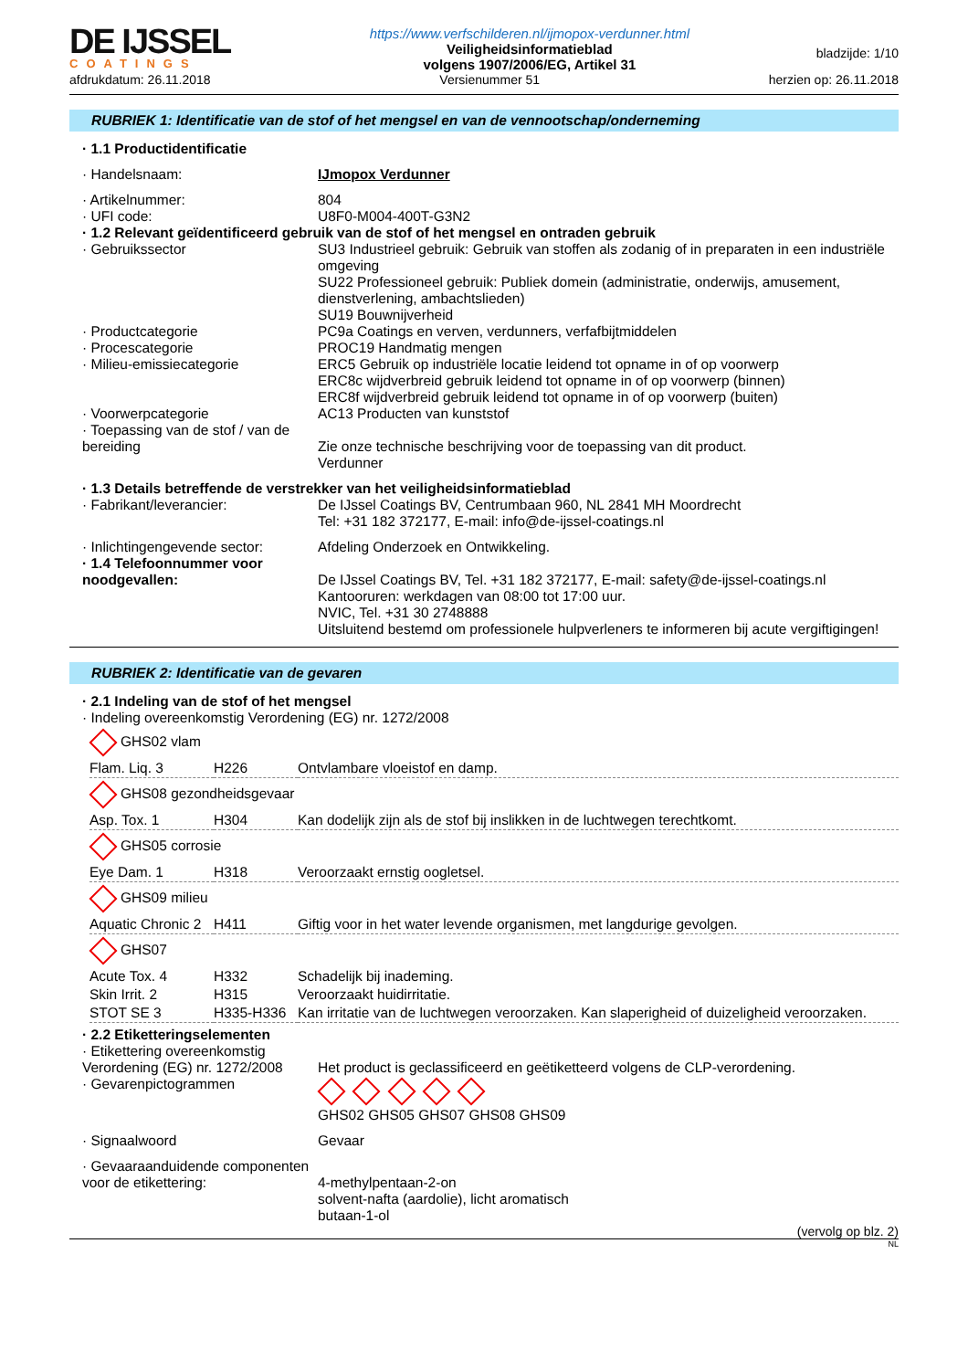DE IJSSEL
COATINGS
https://www.verfschilderen.nl/ijmopox-verdunner.html
Veiligheidsinformatieblad
volgens 1907/2006/EG, Artikel 31
bladzijde: 1/10
afdrukdatum: 26.11.2018 Versienummer 51 herzien op: 26.11.2018
RUBRIEK 1: Identificatie van de stof of het mengsel en van de vennootschap/onderneming
| · 1.1 Productidentificatie | |
| · Handelsnaam: | IJmopox Verdunner |
| · Artikelnummer: | 804 |
| · UFI code: | U8F0-M004-400T-G3N2 |
| · 1.2 Relevant geïdentificeerd gebruik van de stof of het mengsel en ontraden gebruik | |
| · Gebruikssector | SU3 Industrieel gebruik: Gebruik van stoffen als zodanig of in preparaten in een industriële omgeving SU22 Professioneel gebruik: Publiek domein (administratie, onderwijs, amusement, dienstverlening, ambachtslieden) SU19 Bouwnijverheid |
| · Productcategorie | PC9a Coatings en verven, verdunners, verfafbijtmiddelen |
| · Procescategorie | PROC19 Handmatig mengen |
| · Milieu-emissiecategorie | ERC5 Gebruik op industriële locatie leidend tot opname in of op voorwerp ERC8c wijdverbreid gebruik leidend tot opname in of op voorwerp (binnen) ERC8f wijdverbreid gebruik leidend tot opname in of op voorwerp (buiten) |
| · Voorwerpcategorie | AC13 Producten van kunststof |
| · Toepassing van de stof / van de bereiding | Zie onze technische beschrijving voor de toepassing van dit product. Verdunner |
| · 1.3 Details betreffende de verstrekker van het veiligheidsinformatieblad | |
| · Fabrikant/leverancier: | De IJssel Coatings BV, Centrumbaan 960, NL 2841 MH Moordrecht Tel: +31 182 372177, E-mail: info@de-ijssel-coatings.nl |
| · Inlichtingengevende sector: | Afdeling Onderzoek en Ontwikkeling. |
| · 1.4 Telefoonnummer voor noodgevallen: | De IJssel Coatings BV, Tel. +31 182 372177, E-mail: safety@de-ijssel-coatings.nl Kantooruren: werkdagen van 08:00 tot 17:00 uur. NVIC, Tel. +31 30 2748888 Uitsluitend bestemd om professionele hulpverleners te informeren bij acute vergiftigingen! |
RUBRIEK 2: Identificatie van de gevaren
· 2.1 Indeling van de stof of het mengsel
· Indeling overeenkomstig Verordening (EG) nr. 1272/2008
| GHS02 vlam | | |
| Flam. Liq. 3 | H226 | Ontvlambare vloeistof en damp. |
| GHS08 gezondheidsgevaar | | |
| Asp. Tox. 1 | H304 | Kan dodelijk zijn als de stof bij inslikken in de luchtwegen terechtkomt. |
| GHS05 corrosie | | |
| Eye Dam. 1 | H318 | Veroorzaakt ernstig oogletsel. |
| GHS09 milieu | | |
| Aquatic Chronic 2 | H411 | Giftig voor in het water levende organismen, met langdurige gevolgen. |
| GHS07 | | |
| Acute Tox. 4 | H332 | Schadelijk bij inademing. |
| Skin Irrit. 2 | H315 | Veroorzaakt huidirritatie. |
| STOT SE 3 | H335-H336 | Kan irritatie van de luchtwegen veroorzaken. Kan slaperigheid of duizeligheid veroorzaken. |
| · 2.2 Etiketteringselementen | |
| · Etikettering overeenkomstig Verordening (EG) nr. 1272/2008 | Het product is geclassificeerd en geëtiketteerd volgens de CLP-verordening. |
| · Gevarenpictogrammen | GHS02 GHS05 GHS07 GHS08 GHS09 |
| · Signaalwoord | Gevaar |
| · Gevaaraanduidende componenten voor de etikettering: | 4-methylpentaan-2-on solvent-nafta (aardolie), licht aromatisch butaan-1-ol |
(vervolg op blz. 2)
NL